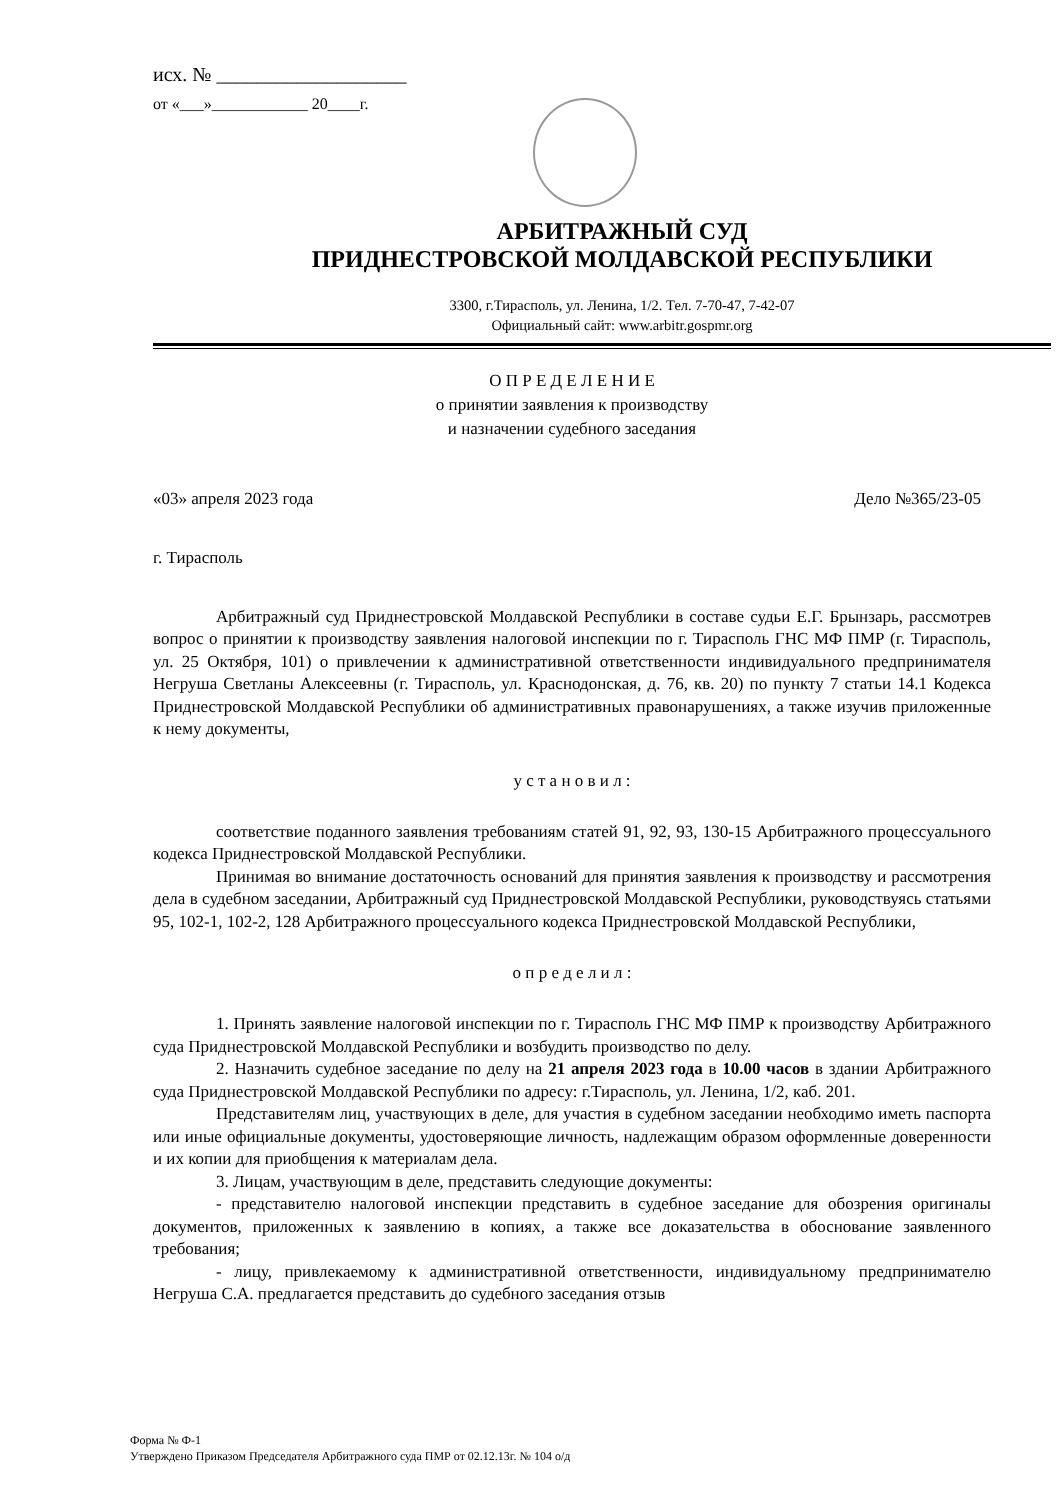исх. № ___________________
от «___»____________ 20____г.
АРБИТРАЖНЫЙ СУД
ПРИДНЕСТРОВСКОЙ МОЛДАВСКОЙ РЕСПУБЛИКИ
3300, г.Тирасполь, ул. Ленина, 1/2. Тел. 7-70-47, 7-42-07
Официальный сайт: www.arbitr.gospmr.org
О П Р Е Д Е Л Е Н И Е
о принятии заявления к производству
и назначении судебного заседания
«03» апреля 2023 года Дело №365/23-05
г. Тирасполь
Арбитражный суд Приднестровской Молдавской Республики в составе судьи Е.Г. Брынзарь, рассмотрев вопрос о принятии к производству заявления налоговой инспекции по г. Тирасполь ГНС МФ ПМР (г. Тирасполь, ул. 25 Октября, 101) о привлечении к административной ответственности индивидуального предпринимателя Негруша Светланы Алексеевны (г. Тирасполь, ул. Краснодонская, д. 76, кв. 20) по пункту 7 статьи 14.1 Кодекса Приднестровской Молдавской Республики об административных правонарушениях, а также изучив приложенные к нему документы,
у с т а н о в и л :
соответствие поданного заявления требованиям статей 91, 92, 93, 130-15 Арбитражного процессуального кодекса Приднестровской Молдавской Республики.
Принимая во внимание достаточность оснований для принятия заявления к производству и рассмотрения дела в судебном заседании, Арбитражный суд Приднестровской Молдавской Республики, руководствуясь статьями 95, 102-1, 102-2, 128 Арбитражного процессуального кодекса Приднестровской Молдавской Республики,
о п р е д е л и л :
1. Принять заявление налоговой инспекции по г. Тирасполь ГНС МФ ПМР к производству Арбитражного суда Приднестровской Молдавской Республики и возбудить производство по делу.
2. Назначить судебное заседание по делу на 21 апреля 2023 года в 10.00 часов в здании Арбитражного суда Приднестровской Молдавской Республики по адресу: г.Тирасполь, ул. Ленина, 1/2, каб. 201.
Представителям лиц, участвующих в деле, для участия в судебном заседании необходимо иметь паспорта или иные официальные документы, удостоверяющие личность, надлежащим образом оформленные доверенности и их копии для приобщения к материалам дела.
3. Лицам, участвующим в деле, представить следующие документы:
- представителю налоговой инспекции представить в судебное заседание для обозрения оригиналы документов, приложенных к заявлению в копиях, а также все доказательства в обоснование заявленного требования;
- лицу, привлекаемому к административной ответственности, индивидуальному предпринимателю Негруша С.А. предлагается представить до судебного заседания отзыв
Форма № Ф-1
Утверждено Приказом Председателя Арбитражного суда ПМР от 02.12.13г. № 104 о/д